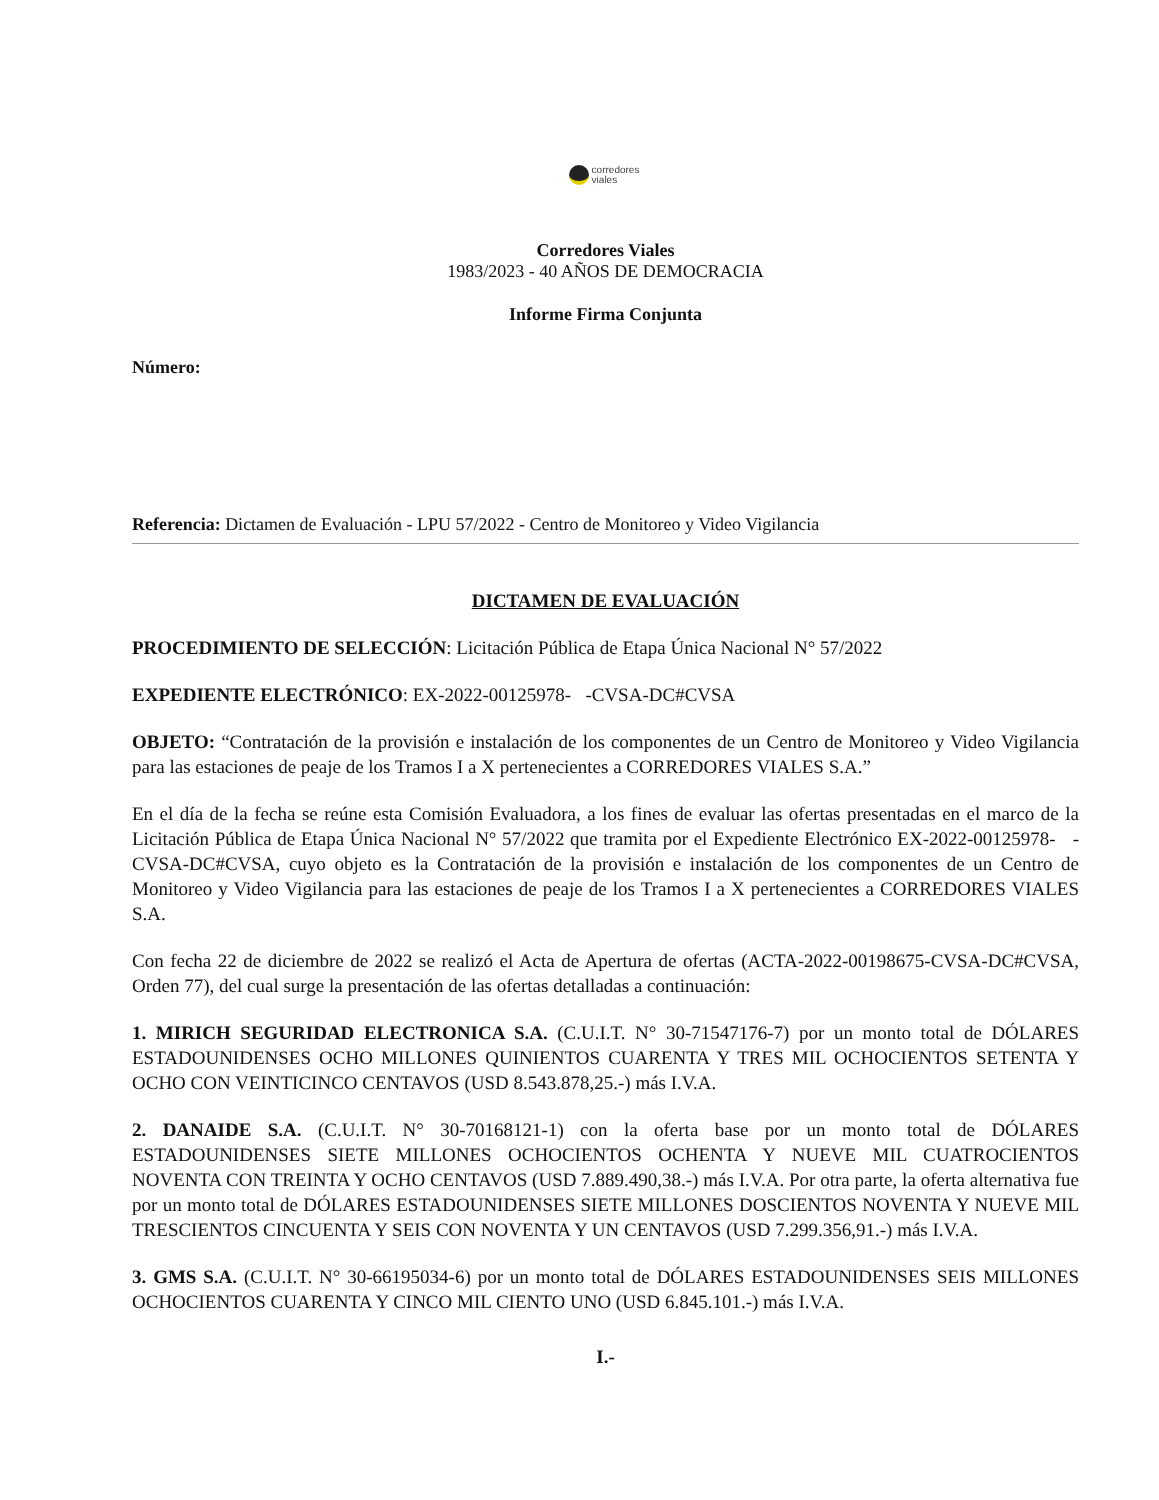corredores
viales
Corredores Viales
1983/2023 - 40 AÑOS DE DEMOCRACIA
Informe Firma Conjunta
Número:
Referencia: Dictamen de Evaluación - LPU 57/2022 - Centro de Monitoreo y Video Vigilancia
DICTAMEN DE EVALUACIÓN
PROCEDIMIENTO DE SELECCIÓN: Licitación Pública de Etapa Única Nacional N° 57/2022
EXPEDIENTE ELECTRÓNICO: EX-2022-00125978- -CVSA-DC#CVSA
OBJETO: “Contratación de la provisión e instalación de los componentes de un Centro de Monitoreo y Video Vigilancia para las estaciones de peaje de los Tramos I a X pertenecientes a CORREDORES VIALES S.A.”
En el día de la fecha se reúne esta Comisión Evaluadora, a los fines de evaluar las ofertas presentadas en el marco de la Licitación Pública de Etapa Única Nacional N° 57/2022 que tramita por el Expediente Electrónico EX-2022-00125978- -CVSA-DC#CVSA, cuyo objeto es la Contratación de la provisión e instalación de los componentes de un Centro de Monitoreo y Video Vigilancia para las estaciones de peaje de los Tramos I a X pertenecientes a CORREDORES VIALES S.A.
Con fecha 22 de diciembre de 2022 se realizó el Acta de Apertura de ofertas (ACTA-2022-00198675-CVSA-DC#CVSA, Orden 77), del cual surge la presentación de las ofertas detalladas a continuación:
1. MIRICH SEGURIDAD ELECTRONICA S.A. (C.U.I.T. N° 30-71547176-7) por un monto total de DÓLARES ESTADOUNIDENSES OCHO MILLONES QUINIENTOS CUARENTA Y TRES MIL OCHOCIENTOS SETENTA Y OCHO CON VEINTICINCO CENTAVOS (USD 8.543.878,25.-) más I.V.A.
2. DANAIDE S.A. (C.U.I.T. N° 30-70168121-1) con la oferta base por un monto total de DÓLARES ESTADOUNIDENSES SIETE MILLONES OCHOCIENTOS OCHENTA Y NUEVE MIL CUATROCIENTOS NOVENTA CON TREINTA Y OCHO CENTAVOS (USD 7.889.490,38.-) más I.V.A. Por otra parte, la oferta alternativa fue por un monto total de DÓLARES ESTADOUNIDENSES SIETE MILLONES DOSCIENTOS NOVENTA Y NUEVE MIL TRESCIENTOS CINCUENTA Y SEIS CON NOVENTA Y UN CENTAVOS (USD 7.299.356,91.-) más I.V.A.
3. GMS S.A. (C.U.I.T. N° 30-66195034-6) por un monto total de DÓLARES ESTADOUNIDENSES SEIS MILLONES OCHOCIENTOS CUARENTA Y CINCO MIL CIENTO UNO (USD 6.845.101.-) más I.V.A.
I.-